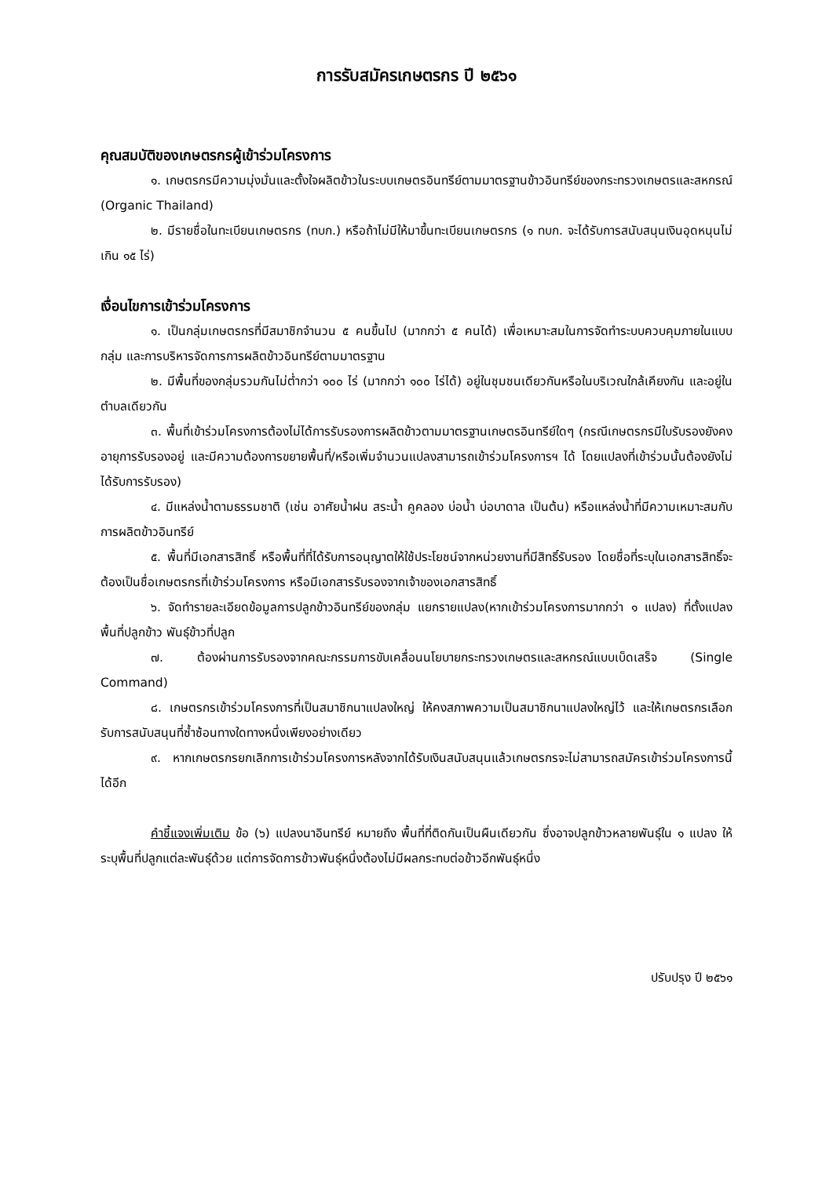การรับสมัครเกษตรกร ปี ๒๕๖๑
คุณสมบัติของเกษตรกรผู้เข้าร่วมโครงการ
๑. เกษตรกรมีความมุ่งมั่นและตั้งใจผลิตข้าวในระบบเกษตรอินทรีย์ตามมาตรฐานข้าวอินทรีย์ของกระทรวงเกษตรและสหกรณ์ (Organic Thailand)
๒. มีรายชื่อในทะเบียนเกษตรกร (ทบก.) หรือถ้าไม่มีให้มาขึ้นทะเบียนเกษตรกร (๑ ทบก. จะได้รับการสนับสนุนเงินอุดหนุนไม่เกิน ๑๕ ไร่)
เงื่อนไขการเข้าร่วมโครงการ
๑. เป็นกลุ่มเกษตรกรที่มีสมาชิกจำนวน ๕ คนขึ้นไป (มากกว่า ๕ คนได้) เพื่อเหมาะสมในการจัดทำระบบควบคุมภายในแบบกลุ่ม และการบริหารจัดการการผลิตข้าวอินทรีย์ตามมาตรฐาน
๒. มีพื้นที่ของกลุ่มรวมกันไม่ต่ำกว่า ๑๐๐ ไร่ (มากกว่า ๑๐๐ ไร่ได้) อยู่ในชุมชนเดียวกันหรือในบริเวณใกล้เคียงกัน และอยู่ในตำบลเดียวกัน
๓. พื้นที่เข้าร่วมโครงการต้องไม่ได้การรับรองการผลิตข้าวตามมาตรฐานเกษตรอินทรีย์ใดๆ (กรณีเกษตรกรมีใบรับรองยังคงอายุการรับรองอยู่ และมีความต้องการขยายพื้นที่/หรือเพิ่มจำนวนแปลงสามารถเข้าร่วมโครงการฯ ได้ โดยแปลงที่เข้าร่วมนั้นต้องยังไม่ได้รับการรับรอง)
๔. มีแหล่งน้ำตามธรรมชาติ (เช่น อาศัยน้ำฝน สระน้ำ คูคลอง บ่อน้ำ บ่อบาดาล เป็นต้น) หรือแหล่งน้ำที่มีความเหมาะสมกับการผลิตข้าวอินทรีย์
๕. พื้นที่มีเอกสารสิทธิ์ หรือพื้นที่ที่ได้รับการอนุญาตให้ใช้ประโยชน์จากหน่วยงานที่มีสิทธิ์รับรอง โดยชื่อที่ระบุในเอกสารสิทธิ์จะต้องเป็นชื่อเกษตรกรที่เข้าร่วมโครงการ หรือมีเอกสารรับรองจากเจ้าของเอกสารสิทธิ์
๖. จัดทำรายละเอียดข้อมูลการปลูกข้าวอินทรีย์ของกลุ่ม แยกรายแปลง(หากเข้าร่วมโครงการมากกว่า ๑ แปลง) ที่ตั้งแปลง พื้นที่ปลูกข้าว พันธุ์ข้าวที่ปลูก
๗. ต้องผ่านการรับรองจากคณะกรรมการขับเคลื่อนนโยบายกระทรวงเกษตรและสหกรณ์แบบเบ็ดเสร็จ (Single Command)
๘. เกษตรกรเข้าร่วมโครงการที่เป็นสมาชิกนาแปลงใหญ่ ให้คงสภาพความเป็นสมาชิกนาแปลงใหญ่ไว้ และให้เกษตรกรเลือกรับการสนับสนุนที่ซ้ำซ้อนทางใดทางหนึ่งเพียงอย่างเดียว
๙. หากเกษตรกรยกเลิกการเข้าร่วมโครงการหลังจากได้รับเงินสนับสนุนแล้วเกษตรกรจะไม่สามารถสมัครเข้าร่วมโครงการนี้ได้อีก
คำชี้แจงเพิ่มเติม ข้อ (๖) แปลงนาอินทรีย์ หมายถึง พื้นที่ที่ติดกันเป็นผืนเดียวกัน ซึ่งอาจปลูกข้าวหลายพันธุ์ใน ๑ แปลง ให้ระบุพื้นที่ปลูกแต่ละพันธุ์ด้วย แต่การจัดการข้าวพันธุ์หนึ่งต้องไม่มีผลกระทบต่อข้าวอีกพันธุ์หนึ่ง
ปรับปรุง ปี ๒๕๖๑